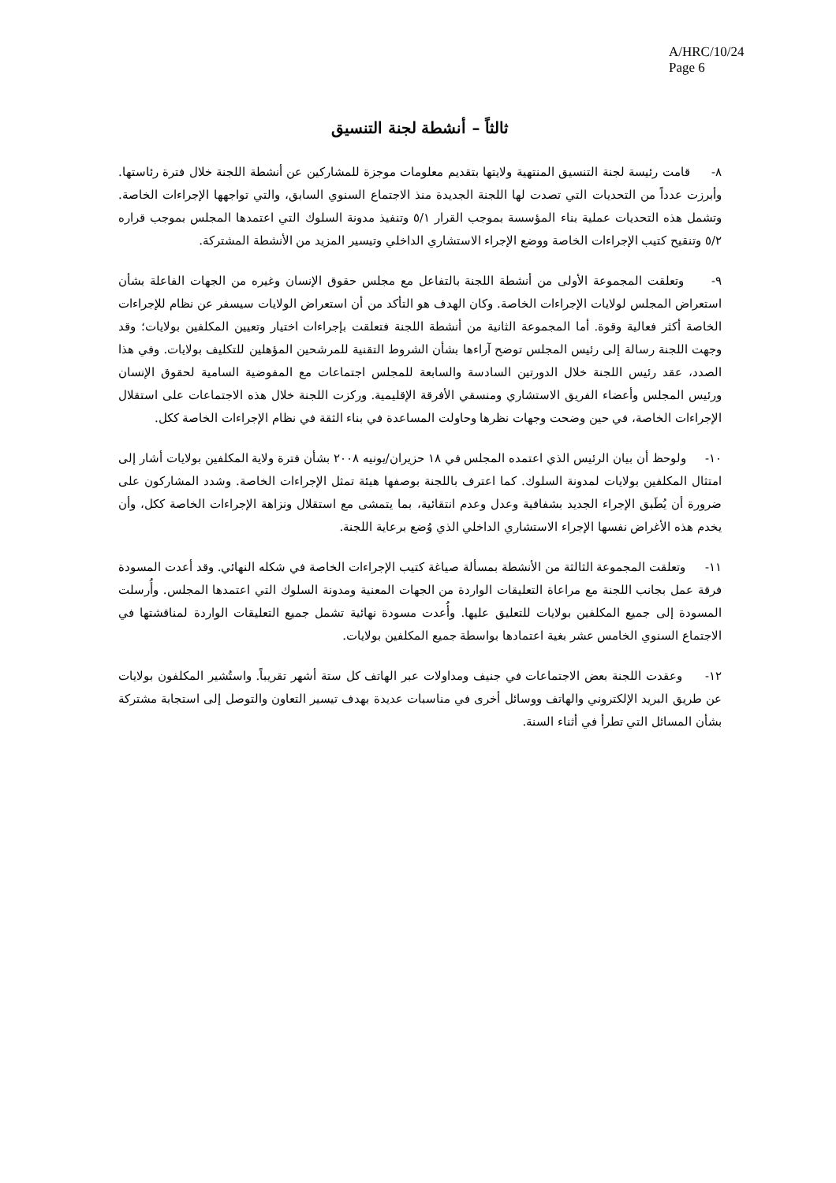A/HRC/10/24
Page 6
ثالثاً – أنشطة لجنة التنسيق
٨- قامت رئيسة لجنة التنسيق المنتهية ولايتها بتقديم معلومات موجزة للمشاركين عن أنشطة اللجنة خلال فترة رئاستها. وأبرزت عدداً من التحديات التي تصدت لها اللجنة الجديدة منذ الاجتماع السنوي السابق، والتي تواجهها الإجراءات الخاصة. وتشمل هذه التحديات عملية بناء المؤسسة بموجب القرار ٥/١ وتنفيذ مدونة السلوك التي اعتمدها المجلس بموجب قراره ٥/٢ وتنقيح كتيب الإجراءات الخاصة ووضع الإجراء الاستشاري الداخلي وتيسير المزيد من الأنشطة المشتركة.
٩- وتعلقت المجموعة الأولى من أنشطة اللجنة بالتفاعل مع مجلس حقوق الإنسان وغيره من الجهات الفاعلة بشأن استعراض المجلس لولايات الإجراءات الخاصة. وكان الهدف هو التأكد من أن استعراض الولايات سيسفر عن نظام للإجراءات الخاصة أكثر فعالية وقوة. أما المجموعة الثانية من أنشطة اللجنة فتعلقت بإجراءات اختيار وتعيين المكلفين بولايات؛ وقد وجهت اللجنة رسالة إلى رئيس المجلس توضح آراءها بشأن الشروط التقنية للمرشحين المؤهلين للتكليف بولايات. وفي هذا الصدد، عقد رئيس اللجنة خلال الدورتين السادسة والسابعة للمجلس اجتماعات مع المفوضية السامية لحقوق الإنسان ورئيس المجلس وأعضاء الفريق الاستشاري ومنسقي الأفرقة الإقليمية. وركزت اللجنة خلال هذه الاجتماعات على استقلال الإجراءات الخاصة، في حين وضحت وجهات نظرها وحاولت المساعدة في بناء الثقة في نظام الإجراءات الخاصة ككل.
١٠- ولوحظ أن بيان الرئيس الذي اعتمده المجلس في ١٨ حزيران/يونيه ٢٠٠٨ بشأن فترة ولاية المكلفين بولايات أشار إلى امتثال المكلفين بولايات لمدونة السلوك. كما اعترف باللجنة بوصفها هيئة تمثل الإجراءات الخاصة. وشدد المشاركون على ضرورة أن يُطَبق الإجراء الجديد بشفافية وعدل وعدم انتقائية، بما يتمشى مع استقلال ونزاهة الإجراءات الخاصة ككل، وأن يخدم هذه الأغراض نفسها الإجراء الاستشاري الداخلي الذي وُضع برعاية اللجنة.
١١- وتعلقت المجموعة الثالثة من الأنشطة بمسألة صياغة كتيب الإجراءات الخاصة في شكله النهائي. وقد أعدت المسودة فرقة عمل بجانب اللجنة مع مراعاة التعليقات الواردة من الجهات المعنية ومدونة السلوك التي اعتمدها المجلس. وأُرسلت المسودة إلى جميع المكلفين بولايات للتعليق عليها. وأُعدت مسودة نهائية تشمل جميع التعليقات الواردة لمناقشتها في الاجتماع السنوي الخامس عشر بغية اعتمادها بواسطة جميع المكلفين بولايات.
١٢- وعقدت اللجنة بعض الاجتماعات في جنيف ومداولات عبر الهاتف كل ستة أشهر تقريباً. واستُشير المكلفون بولايات عن طريق البريد الإلكتروني والهاتف ووسائل أخرى في مناسبات عديدة بهدف تيسير التعاون والتوصل إلى استجابة مشتركة بشأن المسائل التي تطرأ في أثناء السنة.